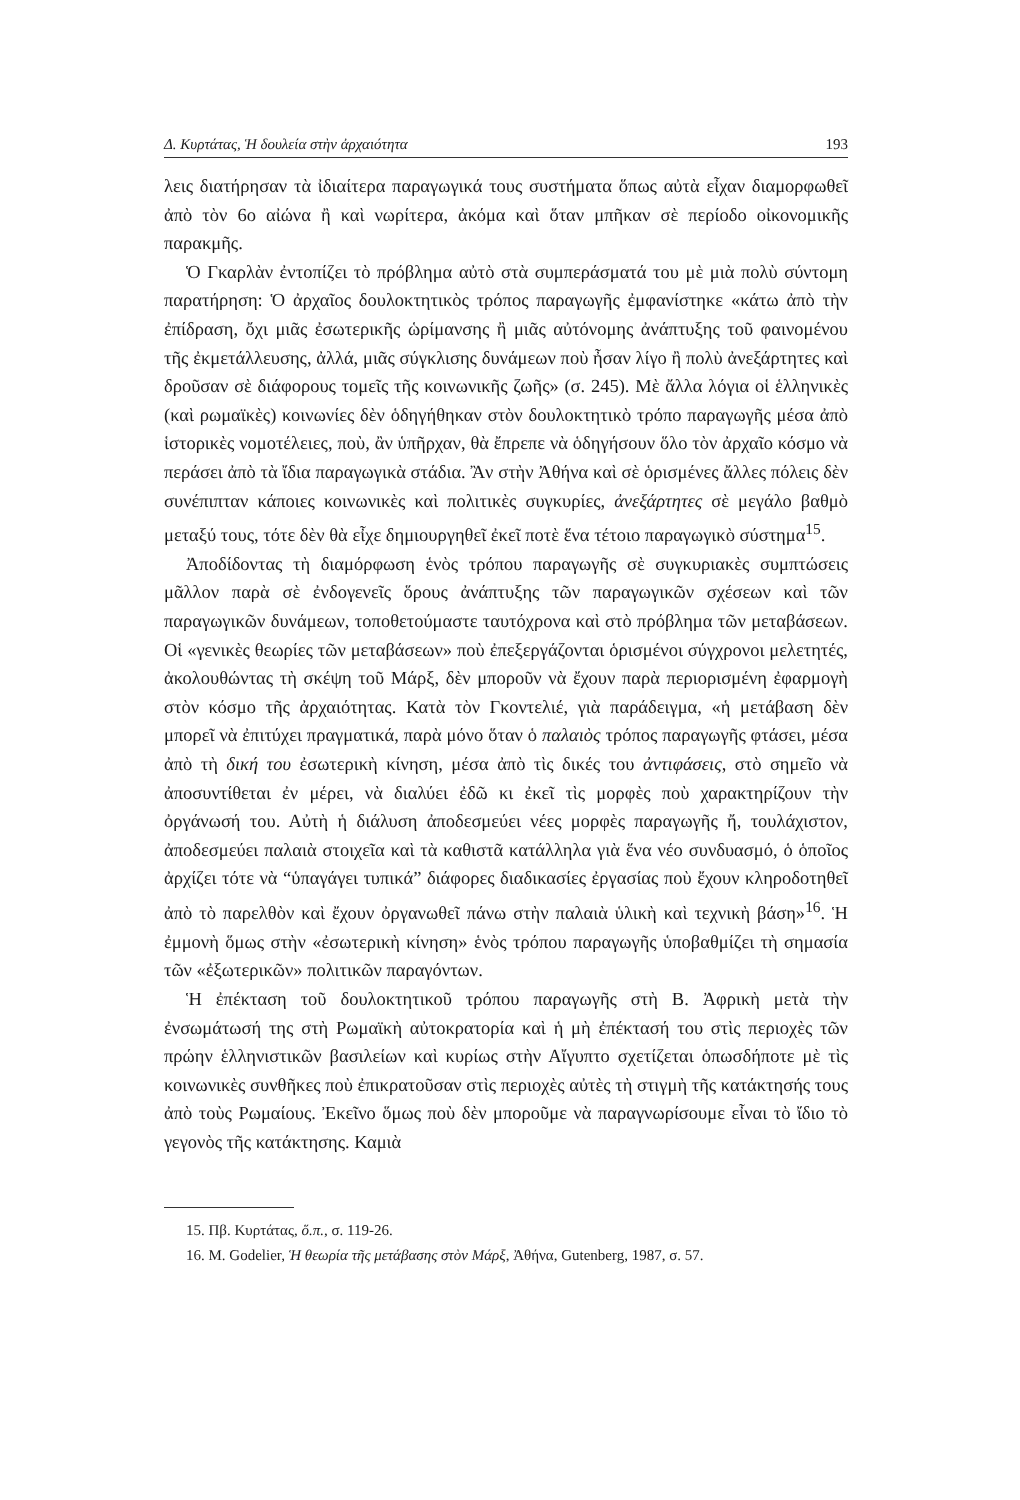Δ. Κυρτάτας, Ἡ δουλεία στὴν ἀρχαιότητα 193
λεις διατήρησαν τὰ ἰδιαίτερα παραγωγικά τους συστήματα ὅπως αὐτὰ εἶχαν διαμορφωθεῖ ἀπὸ τὸν 6ο αἰώνα ἢ καὶ νωρίτερα, ἀκόμα καὶ ὅταν μπῆκαν σὲ περίοδο οἰκονομικῆς παρακμῆς.
Ὁ Γκαρλὰν ἐντοπίζει τὸ πρόβλημα αὐτὸ στὰ συμπεράσματά του μὲ μιὰ πολὺ σύντομη παρατήρηση: Ὁ ἀρχαῖος δουλοκτητικὸς τρόπος παραγωγῆς ἐμφανίστηκε «κάτω ἀπὸ τὴν ἐπίδραση, ὄχι μιᾶς ἐσωτερικῆς ὡρίμανσης ἢ μιᾶς αὐτόνομης ἀνάπτυξης τοῦ φαινομένου τῆς ἐκμετάλλευσης, ἀλλά, μιᾶς σύγκλισης δυνάμεων ποὺ ἦσαν λίγο ἢ πολὺ ἀνεξάρτητες καὶ δροῦσαν σὲ διάφορους τομεῖς τῆς κοινωνικῆς ζωῆς» (σ. 245). Μὲ ἄλλα λόγια οἱ ἑλληνικὲς (καὶ ρωμαϊκὲς) κοινωνίες δὲν ὁδηγήθηκαν στὸν δουλοκτητικὸ τρόπο παραγωγῆς μέσα ἀπὸ ἱστορικὲς νομοτέλειες, ποὺ, ἂν ὑπῆρχαν, θὰ ἔπρεπε νὰ ὁδηγήσουν ὅλο τὸν ἀρχαῖο κόσμο νὰ περάσει ἀπὸ τὰ ἴδια παραγωγικὰ στάδια. Ἂν στὴν Ἀθήνα καὶ σὲ ὁρισμένες ἄλλες πόλεις δὲν συνέπιπταν κάποιες κοινωνικὲς καὶ πολιτικὲς συγκυρίες, ἀνεξάρτητες σὲ μεγάλο βαθμὸ μεταξύ τους, τότε δὲν θὰ εἶχε δημιουργηθεῖ ἐκεῖ ποτὲ ἕνα τέτοιο παραγωγικὸ σύστημα<sup>15</sup>.
Ἀποδίδοντας τὴ διαμόρφωση ἑνὸς τρόπου παραγωγῆς σὲ συγκυριακὲς συμπτώσεις μᾶλλον παρὰ σὲ ἐνδογενεῖς ὅρους ἀνάπτυξης τῶν παραγωγικῶν σχέσεων καὶ τῶν παραγωγικῶν δυνάμεων, τοποθετούμαστε ταυτόχρονα καὶ στὸ πρόβλημα τῶν μεταβάσεων. Οἱ «γενικὲς θεωρίες τῶν μεταβάσεων» ποὺ ἐπεξεργάζονται ὁρισμένοι σύγχρονοι μελετητές, ἀκολουθώντας τὴ σκέψη τοῦ Μάρξ, δὲν μποροῦν νὰ ἔχουν παρὰ περιορισμένη ἐφαρμογὴ στὸν κόσμο τῆς ἀρχαιότητας. Κατὰ τὸν Γκοντελιέ, γιὰ παράδειγμα, «ἡ μετάβαση δὲν μπορεῖ νὰ ἐπιτύχει πραγματικά, παρὰ μόνο ὅταν ὁ παλαιὸς τρόπος παραγωγῆς φτάσει, μέσα ἀπὸ τὴ δική του ἐσωτερικὴ κίνηση, μέσα ἀπὸ τὶς δικές του ἀντιφάσεις, στὸ σημεῖο νὰ ἀποσυντίθεται ἐν μέρει, νὰ διαλύει ἐδῶ κι ἐκεῖ τὶς μορφὲς ποὺ χαρακτηρίζουν τὴν ὀργάνωσή του. Αὐτὴ ἡ διάλυση ἀποδεσμεύει νέες μορφὲς παραγωγῆς ἤ, τουλάχιστον, ἀποδεσμεύει παλαιὰ στοιχεῖα καὶ τὰ καθιστᾶ κατάλληλα γιὰ ἕνα νέο συνδυασμό, ὁ ὁποῖος ἀρχίζει τότε νὰ “ὑπαγάγει τυπικά” διάφορες διαδικασίες ἐργασίας ποὺ ἔχουν κληροδοτηθεῖ ἀπὸ τὸ παρελθὸν καὶ ἔχουν ὀργανωθεῖ πάνω στὴν παλαιὰ ὑλικὴ καὶ τεχνικὴ βάση»<sup>16</sup>. Ἡ ἐμμονὴ ὅμως στὴν «ἐσωτερικὴ κίνηση» ἑνὸς τρόπου παραγωγῆς ὑποβαθμίζει τὴ σημασία τῶν «ἐξωτερικῶν» πολιτικῶν παραγόντων.
Ἡ ἐπέκταση τοῦ δουλοκτητικοῦ τρόπου παραγωγῆς στὴ Β. Ἀφρικὴ μετὰ τὴν ἐνσωμάτωσή της στὴ Ρωμαϊκὴ αὐτοκρατορία καὶ ἡ μὴ ἐπέκτασή του στὶς περιοχὲς τῶν πρώην ἑλληνιστικῶν βασιλείων καὶ κυρίως στὴν Αἴγυπτο σχετίζεται ὁπωσδήποτε μὲ τὶς κοινωνικὲς συνθῆκες ποὺ ἐπικρατοῦσαν στὶς περιοχὲς αὐτὲς τὴ στιγμὴ τῆς κατάκτησής τους ἀπὸ τοὺς Ρωμαίους. Ἐκεῖνο ὅμως ποὺ δὲν μποροῦμε νὰ παραγνωρίσουμε εἶναι τὸ ἴδιο τὸ γεγονὸς τῆς κατάκτησης. Καμιὰ
15. Πβ. Κυρτάτας, ὅ.π., σ. 119-26.
16. M. Godelier, Ἡ θεωρία τῆς μετάβασης στὸν Μάρξ, Ἀθήνα, Gutenberg, 1987, σ. 57.